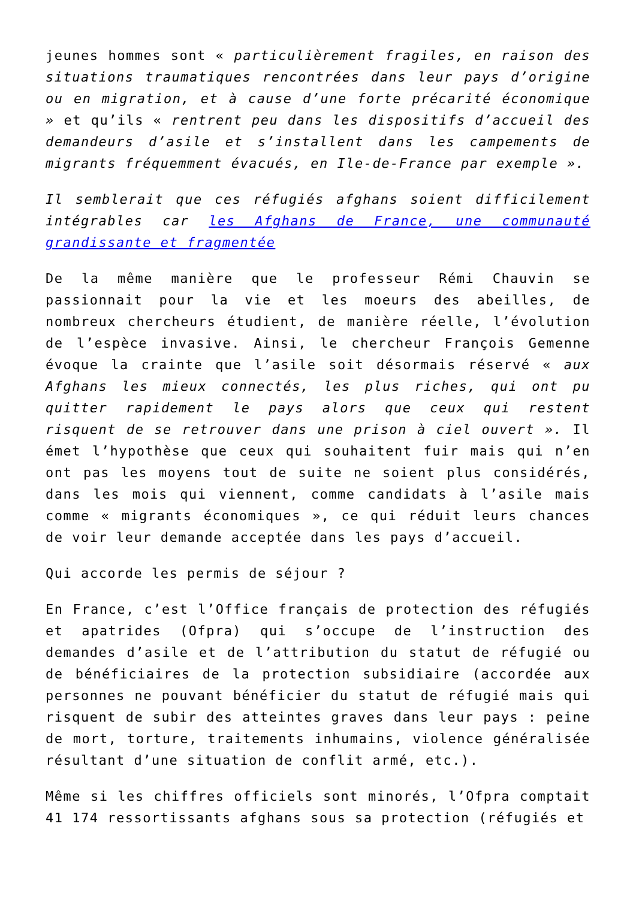jeunes hommes sont « particulièrement fragiles, en raison des situations traumatiques rencontrées dans leur pays d’origine ou en migration, et à cause d’une forte précarité économique » et qu’ils « rentrent peu dans les dispositifs d’accueil des demandeurs d’asile et s’installent dans les campements de migrants fréquemment évacués, en Ile-de-France par exemple ».
Il semblerait que ces réfugiés afghans soient difficilement intégrables car les Afghans de France, une communauté grandissante et fragmentée
De la même manière que le professeur Rémi Chauvin se passionnait pour la vie et les moeurs des abeilles, de nombreux chercheurs étudient, de manière réelle, l’évolution de l’espèce invasive. Ainsi, le chercheur François Gemenne évoque la crainte que l’asile soit désormais réservé « aux Afghans les mieux connectés, les plus riches, qui ont pu quitter rapidement le pays alors que ceux qui restent risquent de se retrouver dans une prison à ciel ouvert ». Il émet l’hypothèse que ceux qui souhaitent fuir mais qui n’en ont pas les moyens tout de suite ne soient plus considérés, dans les mois qui viennent, comme candidats à l’asile mais comme « migrants économiques », ce qui réduit leurs chances de voir leur demande acceptée dans les pays d’accueil.
Qui accorde les permis de séjour ?
En France, c’est l’Office français de protection des réfugiés et apatrides (Ofpra) qui s’occupe de l’instruction des demandes d’asile et de l’attribution du statut de réfugié ou de bénéficiaires de la protection subsidiaire (accordée aux personnes ne pouvant bénéficier du statut de réfugié mais qui risquent de subir des atteintes graves dans leur pays : peine de mort, torture, traitements inhumains, violence généralisée résultant d’une situation de conflit armé, etc.).
Même si les chiffres officiels sont minorés, l’Ofpra comptait 41 174 ressortissants afghans sous sa protection (réfugiés et